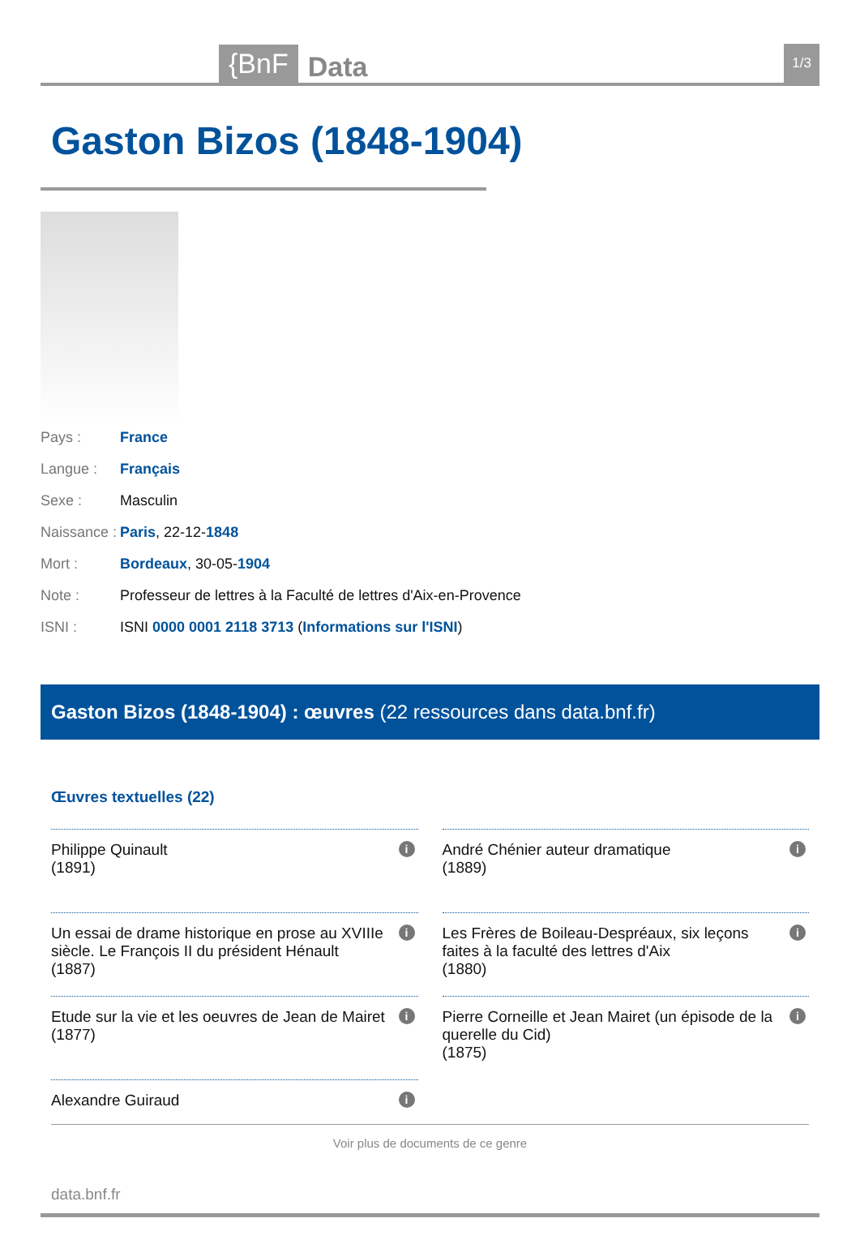{BnF Data 1/3
Gaston Bizos (1848-1904)
Pays : France Langue : Français Sexe : Masculin Naissance : Paris, 22-12-1848 Mort : Bordeaux, 30-05-1904 Note : Professeur de lettres à la Faculté de lettres d'Aix-en-Provence ISNI : ISNI 0000 0001 2118 3713 (Informations sur l'ISNI)
Gaston Bizos (1848-1904) : œuvres (22 ressources dans data.bnf.fr)
Œuvres textuelles (22)
Philippe Quinault
(1891)
i
André Chénier auteur dramatique
(1889)
i
Un essai de drame historique en prose au XVIIIe siècle. Le François II du président Hénault
(1887)
i
Les Frères de Boileau-Despréaux, six leçons faites à la faculté des lettres d'Aix
(1880)
i
Etude sur la vie et les oeuvres de Jean de Mairet
(1877)
i
Pierre Corneille et Jean Mairet (un épisode de la querelle du Cid)
(1875)
i
Alexandre Guiraud i
Voir plus de documents de ce genre
data.bnf.fr